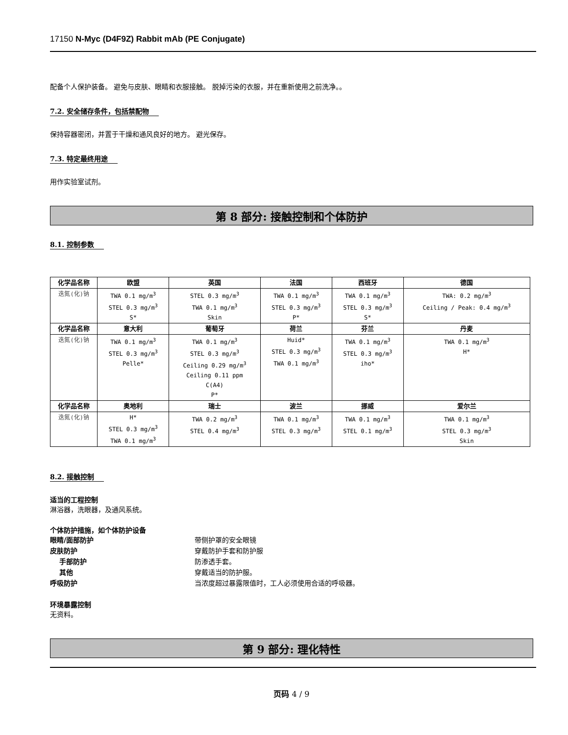17150 N-Myc (D4F9Z) Rabbit mAb (PE Conjugate)
配备个人保护装备。 避免与皮肤、眼睛和衣服接触。 脱掉污染的衣服，并在重新使用之前洗净。。
7.2. 安全储存条件，包括禁配物
保持容器密闭，并置于干燥和通风良好的地方。 避光保存。
7.3. 特定最终用途
用作实验室试剂。
第 8 部分: 接触控制和个体防护
8.1. 控制参数
| 化学品名称 | 欧盟 | 英国 | 法国 | 西班牙 | 德国 |
| --- | --- | --- | --- | --- | --- |
| 迭氮(化)钠 | TWA 0.1 mg/m<sup>3</sup> STEL 0.3 mg/m<sup>3</sup> S* | STEL 0.3 mg/m<sup>3</sup> TWA 0.1 mg/m<sup>3</sup> Skin | TWA 0.1 mg/m<sup>3</sup> STEL 0.3 mg/m<sup>3</sup> P* | TWA 0.1 mg/m<sup>3</sup> STEL 0.3 mg/m<sup>3</sup> S* | TWA: 0.2 mg/m<sup>3</sup> Ceiling / Peak: 0.4 mg/m<sup>3</sup> |
| 化学品名称 | 意大利 | 葡萄牙 | 荷兰 | 芬兰 | 丹麦 |
| 迭氮(化)钠 | TWA 0.1 mg/m<sup>3</sup> STEL 0.3 mg/m<sup>3</sup> Pelle* | TWA 0.1 mg/m<sup>3</sup> STEL 0.3 mg/m<sup>3</sup> Ceiling 0.29 mg/m<sup>3</sup> Ceiling 0.11 ppm C(A4) P* | Huid* STEL 0.3 mg/m<sup>3</sup> TWA 0.1 mg/m<sup>3</sup> | TWA 0.1 mg/m<sup>3</sup> STEL 0.3 mg/m<sup>3</sup> iho* | TWA 0.1 mg/m<sup>3</sup> H* |
| 化学品名称 | 奥地利 | 瑞士 | 波兰 | 挪威 | 爱尔兰 |
| 迭氮(化)钠 | H* STEL 0.3 mg/m<sup>3</sup> TWA 0.1 mg/m<sup>3</sup> | TWA 0.2 mg/m<sup>3</sup> STEL 0.4 mg/m<sup>3</sup> | TWA 0.1 mg/m<sup>3</sup> STEL 0.3 mg/m<sup>3</sup> | TWA 0.1 mg/m<sup>3</sup> STEL 0.1 mg/m<sup>3</sup> | TWA 0.1 mg/m<sup>3</sup> STEL 0.3 mg/m<sup>3</sup> Skin |
8.2. 接触控制
适当的工程控制
淋浴器，洗眼器，及通风系统。
个体防护措施，如个体防护设备
眼睛/面部防护 带侧护罩的安全眼镜
皮肤防护 穿戴防护手套和防护服
手部防护 防渗透手套。
其他 穿戴适当的防护服。
呼吸防护 当浓度超过暴露限值时，工人必须使用合适的呼吸器。
环境暴露控制
无资料。
第 9 部分: 理化特性
页码 4 / 9